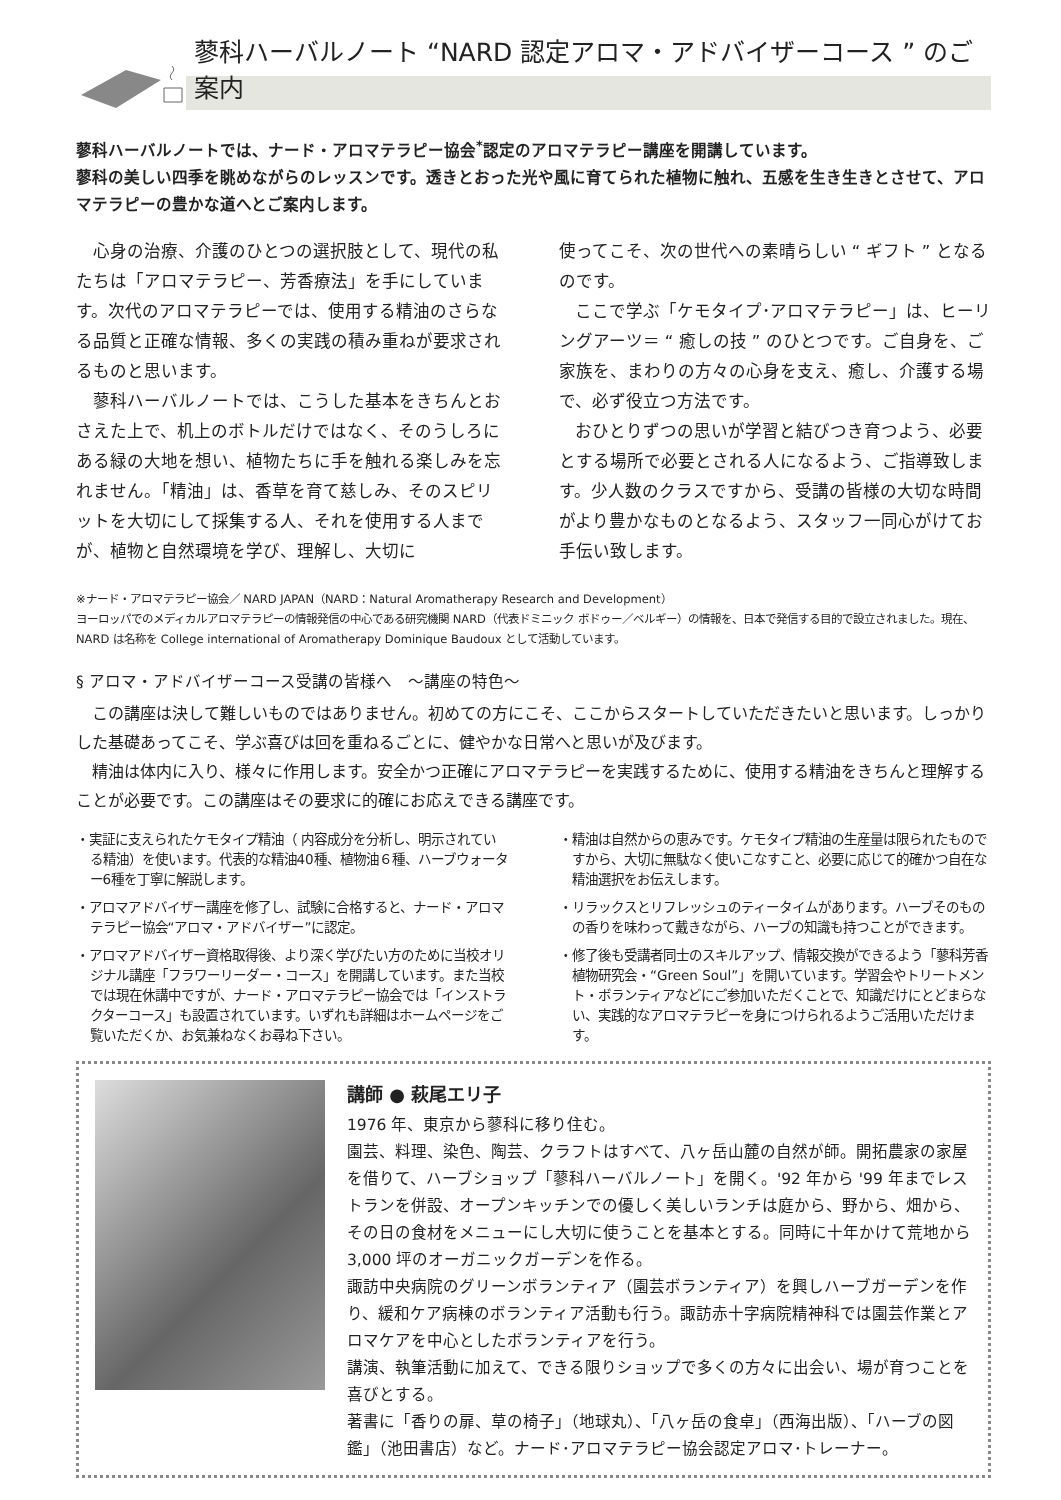蓼科ハーバルノート “NARD 認定アロマ・アドバイザーコース ” のご案内
蓼科ハーバルノートでは、ナード・アロマテラピー協会<sup>*</sup>認定のアロマテラピー講座を開講しています。
蓼科の美しい四季を眺めながらのレッスンです。透きとおった光や風に育てられた植物に触れ、五感を生き生きとさせて、アロマテラピーの豊かな道へとご案内します。
心身の治療、介護のひとつの選択肢として、現代の私たちは「アロマテラピー、芳香療法」を手にしています。次代のアロマテラピーでは、使用する精油のさらなる品質と正確な情報、多くの実践の積み重ねが要求されるものと思います。
蓼科ハーバルノートでは、こうした基本をきちんとおさえた上で、机上のボトルだけではなく、そのうしろにある緑の大地を想い、植物たちに手を触れる楽しみを忘れません。「精油」は、香草を育て慈しみ、そのスピリットを大切にして採集する人、それを使用する人までが、植物と自然環境を学び、理解し、大切に
使ってこそ、次の世代への素晴らしい “ ギフト ” となるのです。
ここで学ぶ「ケモタイプ･アロマテラピー」は、ヒーリングアーツ＝ “ 癒しの技 ” のひとつです。ご自身を、ご家族を、まわりの方々の心身を支え、癒し、介護する場で、必ず役立つ方法です。
おひとりずつの思いが学習と結びつき育つよう、必要とする場所で必要とされる人になるよう、ご指導致します。少人数のクラスですから、受講の皆様の大切な時間がより豊かなものとなるよう、スタッフ一同心がけてお手伝い致します。
※ナード・アロマテラピー協会／ NARD JAPAN（NARD：Natural Aromatherapy Research and Development）
ヨーロッパでのメディカルアロマテラピーの情報発信の中心である研究機関 NARD（代表ドミニック ボドゥー／ベルギー）の情報を、日本で発信する目的で設立されました。現在、NARD は名称を College international of Aromatherapy Dominique Baudoux として活動しています。
§ アロマ・アドバイザーコース受講の皆様へ　～講座の特色～
この講座は決して難しいものではありません。初めての方にこそ、ここからスタートしていただきたいと思います。しっかりした基礎あってこそ、学ぶ喜びは回を重ねるごとに、健やかな日常へと思いが及びます。
精油は体内に入り、様々に作用します。安全かつ正確にアロマテラピーを実践するために、使用する精油をきちんと理解することが必要です。この講座はその要求に的確にお応えできる講座です。
・実証に支えられたケモタイプ精油（ 内容成分を分析し、明示されている精油）を使います。代表的な精油40種、植物油６種、ハーブウォーター6種を丁寧に解説します。
・アロマアドバイザー講座を修了し、試験に合格すると、ナード・アロマテラピー協会“アロマ・アドバイザー”に認定。
・アロマアドバイザー資格取得後、より深く学びたい方のために当校オリジナル講座「フラワーリーダー・コース」を開講しています。また当校では現在休講中ですが、ナード・アロマテラピー協会では「インストラクターコース」も設置されています。いずれも詳細はホームページをご覧いただくか、お気兼ねなくお尋ね下さい。
・精油は自然からの恵みです。ケモタイプ精油の生産量は限られたものですから、大切に無駄なく使いこなすこと、必要に応じて的確かつ自在な精油選択をお伝えします。
・リラックスとリフレッシュのティータイムがあります。ハーブそのものの香りを味わって戴きながら、ハーブの知識も持つことができます。
・修了後も受講者同士のスキルアップ、情報交換ができるよう「蓼科芳香植物研究会・“Green Soul”」を開いています。学習会やトリートメント・ボランティアなどにご参加いただくことで、知識だけにとどまらない、実践的なアロマテラピーを身につけられるようご活用いただけます。
講師 ● 萩尾エリ子
1976 年、東京から蓼科に移り住む。
園芸、料理、染色、陶芸、クラフトはすべて、八ヶ岳山麓の自然が師。開拓農家の家屋を借りて、ハーブショップ「蓼科ハーバルノート」を開く。'92 年から '99 年までレストランを併設、オープンキッチンでの優しく美しいランチは庭から、野から、畑から、その日の食材をメニューにし大切に使うことを基本とする。同時に十年かけて荒地から 3,000 坪のオーガニックガーデンを作る。
諏訪中央病院のグリーンボランティア（園芸ボランティア）を興しハーブガーデンを作り、緩和ケア病棟のボランティア活動も行う。諏訪赤十字病院精神科では園芸作業とアロマケアを中心としたボランティアを行う。
講演、執筆活動に加えて、できる限りショップで多くの方々に出会い、場が育つことを喜びとする。
著書に「香りの扉、草の椅子」（地球丸）、「八ヶ岳の食卓」（西海出版）、「ハーブの図鑑」（池田書店）など。ナード･アロマテラピー協会認定アロマ･トレーナー。